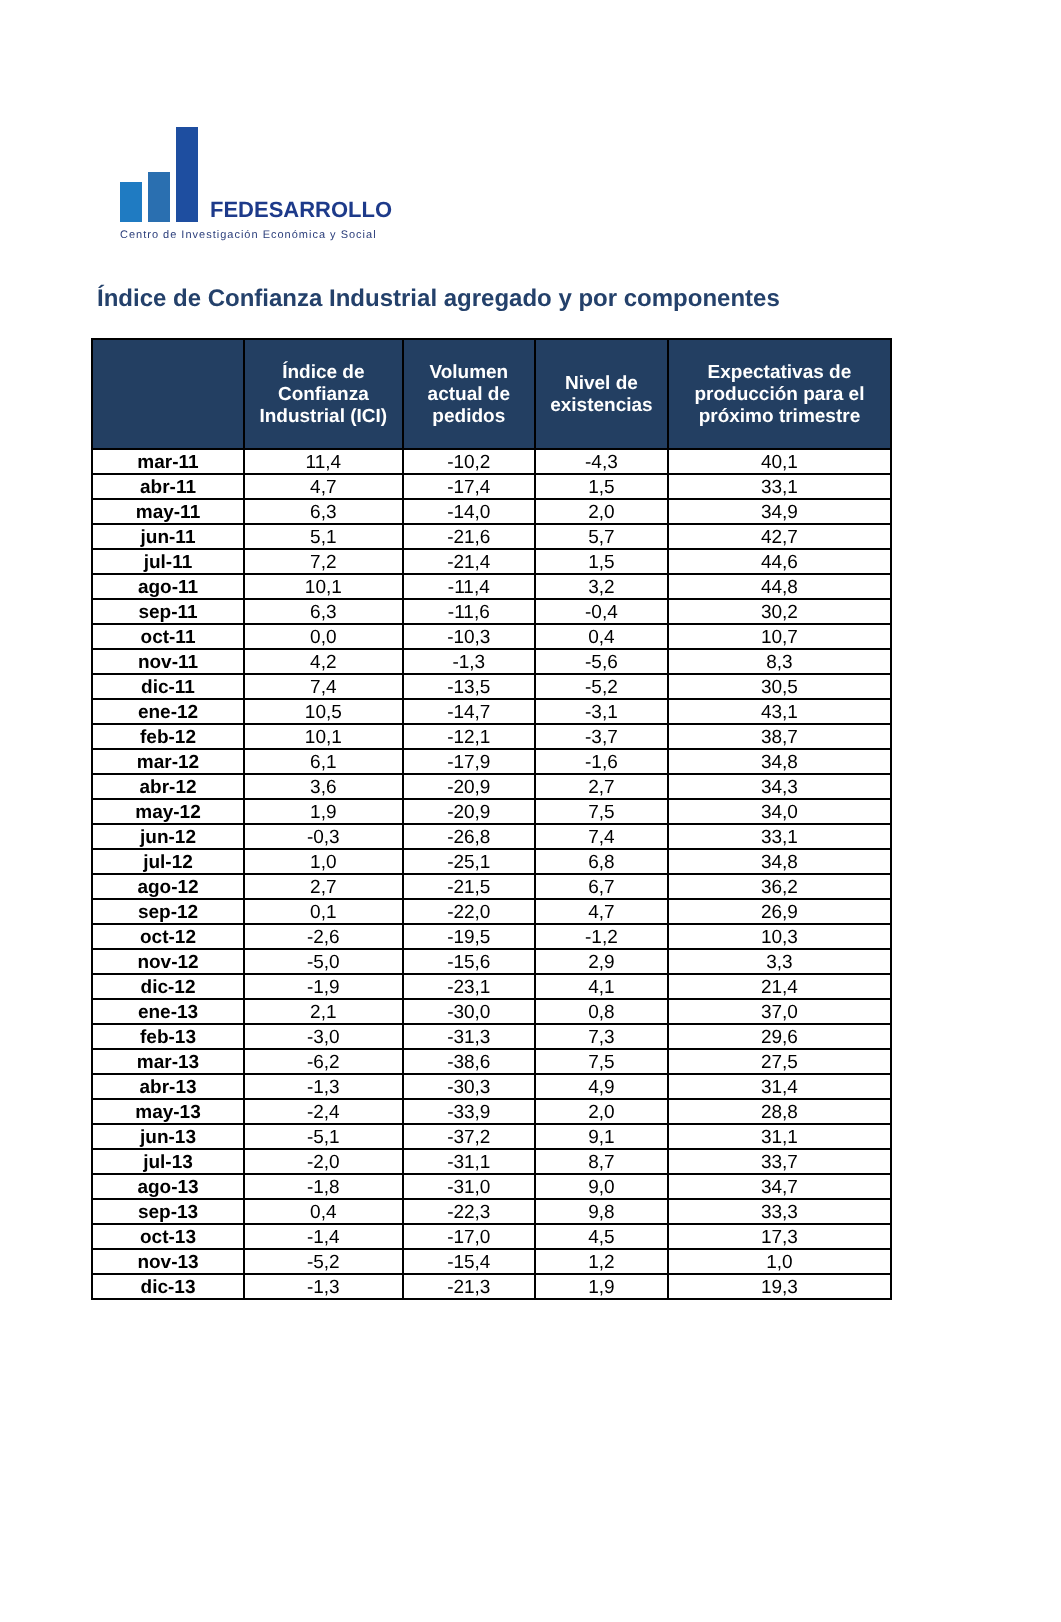FEDESARROLLO
Centro de Investigación Económica y Social
Índice de Confianza Industrial agregado y por componentes
| | Índice de Confianza Industrial (ICI) | Volumen actual de pedidos | Nivel de existencias | Expectativas de producción para el próximo trimestre |
| --- | --- | --- | --- | --- |
| mar-11 | 11,4 | -10,2 | -4,3 | 40,1 |
| abr-11 | 4,7 | -17,4 | 1,5 | 33,1 |
| may-11 | 6,3 | -14,0 | 2,0 | 34,9 |
| jun-11 | 5,1 | -21,6 | 5,7 | 42,7 |
| jul-11 | 7,2 | -21,4 | 1,5 | 44,6 |
| ago-11 | 10,1 | -11,4 | 3,2 | 44,8 |
| sep-11 | 6,3 | -11,6 | -0,4 | 30,2 |
| oct-11 | 0,0 | -10,3 | 0,4 | 10,7 |
| nov-11 | 4,2 | -1,3 | -5,6 | 8,3 |
| dic-11 | 7,4 | -13,5 | -5,2 | 30,5 |
| ene-12 | 10,5 | -14,7 | -3,1 | 43,1 |
| feb-12 | 10,1 | -12,1 | -3,7 | 38,7 |
| mar-12 | 6,1 | -17,9 | -1,6 | 34,8 |
| abr-12 | 3,6 | -20,9 | 2,7 | 34,3 |
| may-12 | 1,9 | -20,9 | 7,5 | 34,0 |
| jun-12 | -0,3 | -26,8 | 7,4 | 33,1 |
| jul-12 | 1,0 | -25,1 | 6,8 | 34,8 |
| ago-12 | 2,7 | -21,5 | 6,7 | 36,2 |
| sep-12 | 0,1 | -22,0 | 4,7 | 26,9 |
| oct-12 | -2,6 | -19,5 | -1,2 | 10,3 |
| nov-12 | -5,0 | -15,6 | 2,9 | 3,3 |
| dic-12 | -1,9 | -23,1 | 4,1 | 21,4 |
| ene-13 | 2,1 | -30,0 | 0,8 | 37,0 |
| feb-13 | -3,0 | -31,3 | 7,3 | 29,6 |
| mar-13 | -6,2 | -38,6 | 7,5 | 27,5 |
| abr-13 | -1,3 | -30,3 | 4,9 | 31,4 |
| may-13 | -2,4 | -33,9 | 2,0 | 28,8 |
| jun-13 | -5,1 | -37,2 | 9,1 | 31,1 |
| jul-13 | -2,0 | -31,1 | 8,7 | 33,7 |
| ago-13 | -1,8 | -31,0 | 9,0 | 34,7 |
| sep-13 | 0,4 | -22,3 | 9,8 | 33,3 |
| oct-13 | -1,4 | -17,0 | 4,5 | 17,3 |
| nov-13 | -5,2 | -15,4 | 1,2 | 1,0 |
| dic-13 | -1,3 | -21,3 | 1,9 | 19,3 |